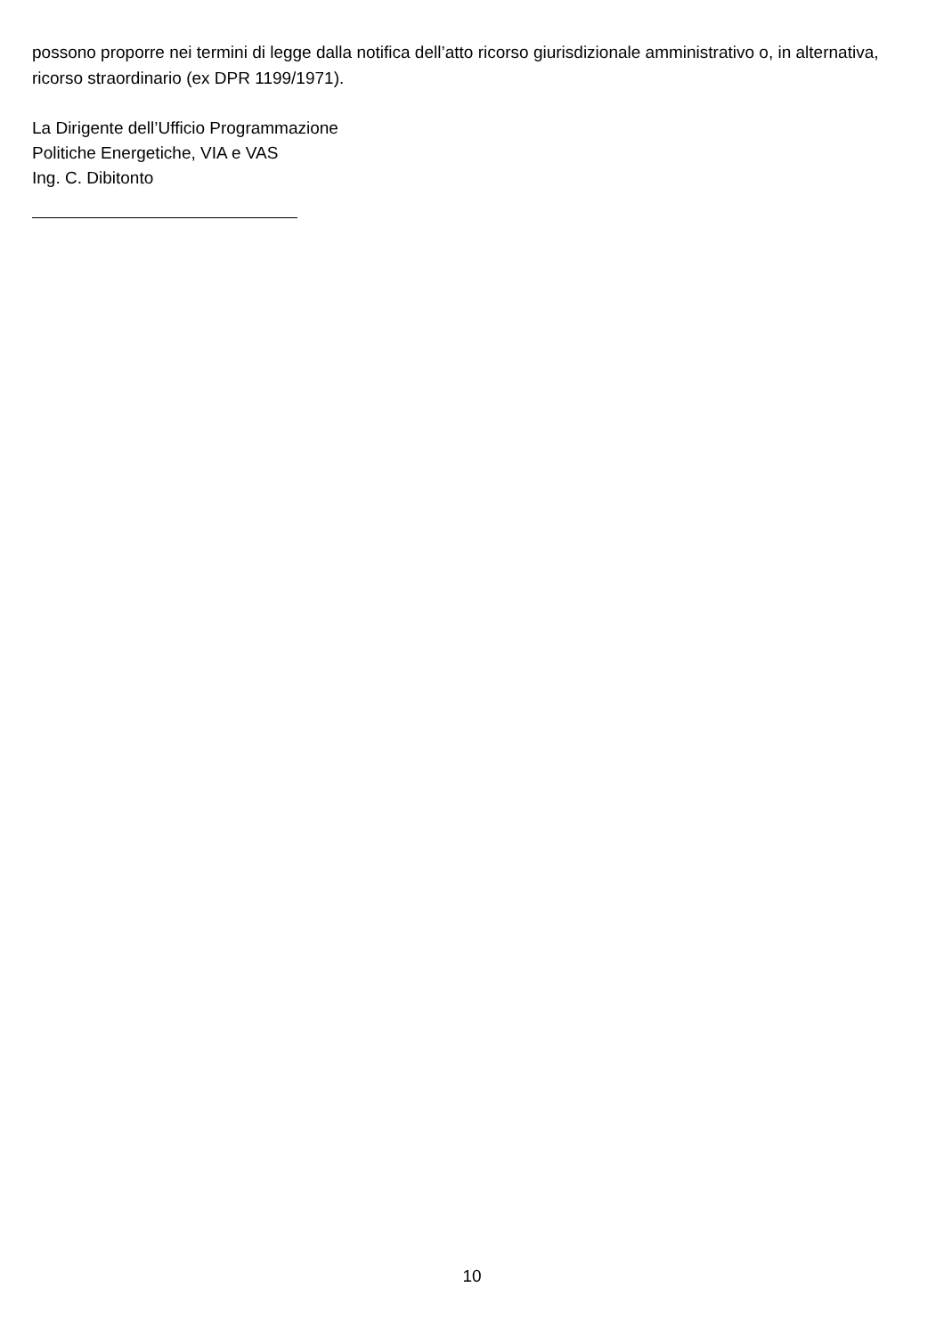possono proporre nei termini di legge dalla notifica dell’atto ricorso giurisdizionale amministrativo o, in alternativa, ricorso straordinario (ex DPR 1199/1971).
La Dirigente dell’Ufficio Programmazione
Politiche Energetiche, VIA e VAS
Ing. C. Dibitonto
10